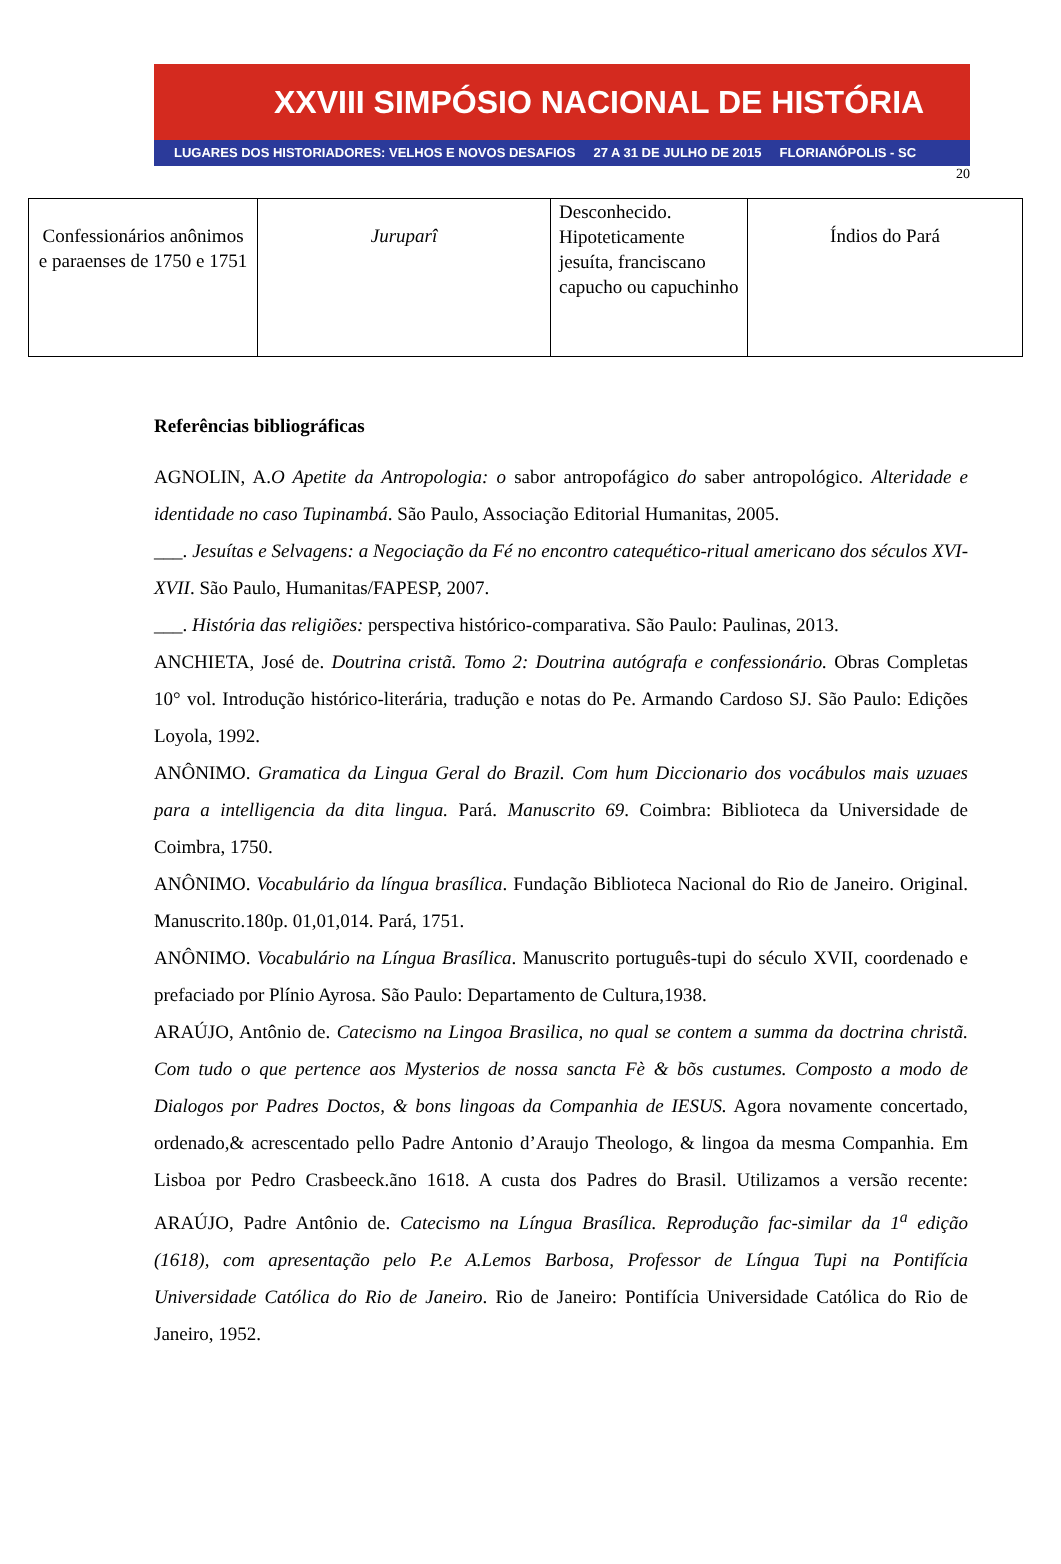XXVIII SIMPÓSIO NACIONAL DE HISTÓRIA
LUGARES DOS HISTORIADORES: VELHOS E NOVOS DESAFIOS 27 A 31 DE JULHO DE 2015 FLORIANÓPOLIS - SC
20
| Confessionários anônimos e paraenses de 1750 e 1751 | Juruparî | Desconhecido. Hipoteticamente jesuíta, franciscano capucho ou capuchinho | Índios do Pará |
Referências bibliográficas
AGNOLIN, A.O Apetite da Antropologia: o sabor antropofágico do saber antropológico. Alteridade e identidade no caso Tupinambá. São Paulo, Associação Editorial Humanitas, 2005.
___. Jesuítas e Selvagens: a Negociação da Fé no encontro catequético-ritual americano dos séculos XVI-XVII. São Paulo, Humanitas/FAPESP, 2007.
___. História das religiões: perspectiva histórico-comparativa. São Paulo: Paulinas, 2013.
ANCHIETA, José de. Doutrina cristã. Tomo 2: Doutrina autógrafa e confessionário. Obras Completas 10° vol. Introdução histórico-literária, tradução e notas do Pe. Armando Cardoso SJ. São Paulo: Edições Loyola, 1992.
ANÔNIMO. Gramatica da Lingua Geral do Brazil. Com hum Diccionario dos vocábulos mais uzuaes para a intelligencia da dita lingua. Pará. Manuscrito 69. Coimbra: Biblioteca da Universidade de Coimbra, 1750.
ANÔNIMO. Vocabulário da língua brasílica. Fundação Biblioteca Nacional do Rio de Janeiro. Original. Manuscrito.180p. 01,01,014. Pará, 1751.
ANÔNIMO. Vocabulário na Língua Brasílica. Manuscrito português-tupi do século XVII, coordenado e prefaciado por Plínio Ayrosa. São Paulo: Departamento de Cultura,1938.
ARAÚJO, Antônio de. Catecismo na Lingoa Brasilica, no qual se contem a summa da doctrina christã. Com tudo o que pertence aos Mysterios de nossa sancta Fè & bõs custumes. Composto a modo de Dialogos por Padres Doctos, & bons lingoas da Companhia de IESUS. Agora novamente concertado, ordenado,& acrescentado pello Padre Antonio d’Araujo Theologo, & lingoa da mesma Companhia. Em Lisboa por Pedro Crasbeeck.ãno 1618. A custa dos Padres do Brasil. Utilizamos a versão recente: ARAÚJO, Padre Antônio de. Catecismo na Língua Brasílica. Reprodução fac-similar da 1<sup>a</sup> edição (1618), com apresentação pelo P.e A.Lemos Barbosa, Professor de Língua Tupi na Pontifícia Universidade Católica do Rio de Janeiro. Rio de Janeiro: Pontifícia Universidade Católica do Rio de Janeiro, 1952.